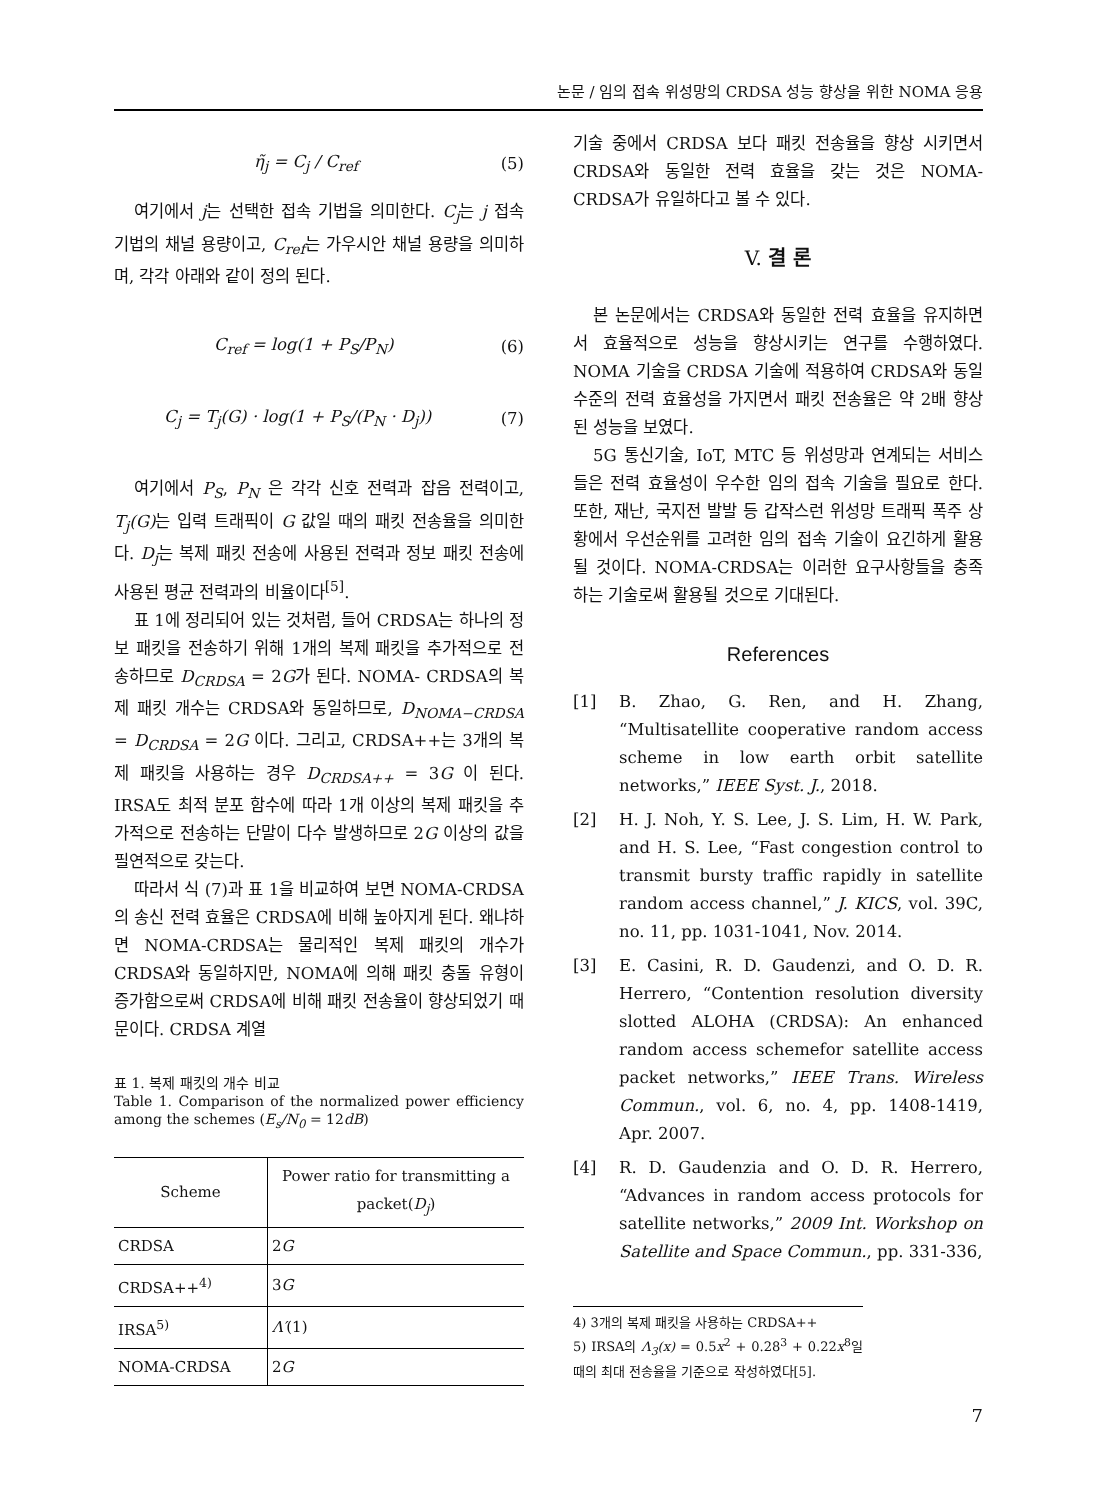논문 / 임의 접속 위성망의 CRDSA 성능 향상을 위한 NOMA 응용
η̃<sub>j</sub> = C<sub>j</sub> / C<sub>ref</sub> (5)
여기에서 j는 선택한 접속 기법을 의미한다. C<sub>j</sub>는 j 접속 기법의 채널 용량이고, C<sub>ref</sub>는 가우시안 채널 용량을 의미하며, 각각 아래와 같이 정의 된다.
C<sub>ref</sub> = log(1 + P<sub>S</sub>/P<sub>N</sub>) (6)
C<sub>j</sub> = T<sub>j</sub>(G) · log(1 + P<sub>S</sub>/(P<sub>N</sub> · D<sub>j</sub>)) (7)
여기에서 P<sub>S</sub>, P<sub>N</sub> 은 각각 신호 전력과 잡음 전력이고, T<sub>j</sub>(G) 는 입력 트래픽이 G 값일 때의 패킷 전송율을 의미한다. D<sub>j</sub>는 복제 패킷 전송에 사용된 전력과 정보 패킷 전송에 사용된 평균 전력과의 비율이다<sup>[5]</sup>.
표 1에 정리되어 있는 것처럼, 들어 CRDSA는 하나의 정보 패킷을 전송하기 위해 1개의 복제 패킷을 추가적으로 전송하므로 D<sub>CRDSA</sub> = 2G가 된다. NOMA- CRDSA의 복제 패킷 개수는 CRDSA와 동일하므로, D<sub>NOMA−CRDSA</sub> = D<sub>CRDSA</sub> = 2G 이다. 그리고, CRDSA++는 3개의 복제 패킷을 사용하는 경우 D<sub>CRDSA++</sub> = 3G 이 된다. IRSA도 최적 분포 함수에 따라 1개 이상의 복제 패킷을 추가적으로 전송하는 단말이 다수 발생하므로 2G 이상의 값을 필연적으로 갖는다.
따라서 식 (7)과 표 1을 비교하여 보면 NOMA-CRDSA의 송신 전력 효율은 CRDSA에 비해 높아지게 된다. 왜냐하면 NOMA-CRDSA는 물리적인 복제 패킷의 개수가 CRDSA와 동일하지만, NOMA에 의해 패킷 충돌 유형이 증가함으로써 CRDSA에 비해 패킷 전송율이 향상되었기 때문이다. CRDSA 계열
표 1. 복제 패킷의 개수 비교
Table 1. Comparison of the normalized power efficiency among the schemes (E<sub>s</sub>/N<sub>0</sub> = 12dB)
| Scheme | Power ratio for transmitting a packet( D<sub>j</sub> ) |
| --- | --- |
| CRDSA | 2 G |
| CRDSA++<sup>4)</sup> | 3 G |
| IRSA<sup>5)</sup> | Λ′ (1) |
| NOMA-CRDSA | 2 G |
기술 중에서 CRDSA 보다 패킷 전송율을 향상 시키면서 CRDSA와 동일한 전력 효율을 갖는 것은 NOMA-CRDSA가 유일하다고 볼 수 있다.
V. 결 론
본 논문에서는 CRDSA와 동일한 전력 효율을 유지하면서 효율적으로 성능을 향상시키는 연구를 수행하였다. NOMA 기술을 CRDSA 기술에 적용하여 CRDSA와 동일 수준의 전력 효율성을 가지면서 패킷 전송율은 약 2배 향상된 성능을 보였다.
5G 통신기술, IoT, MTC 등 위성망과 연계되는 서비스들은 전력 효율성이 우수한 임의 접속 기술을 필요로 한다. 또한, 재난, 국지전 발발 등 갑작스런 위성망 트래픽 폭주 상황에서 우선순위를 고려한 임의 접속 기술이 요긴하게 활용될 것이다. NOMA-CRDSA는 이러한 요구사항들을 충족하는 기술로써 활용될 것으로 기대된다.
References
[1] B. Zhao, G. Ren, and H. Zhang, “Multisatellite cooperative random access scheme in low earth orbit satellite networks,” IEEE Syst. J., 2018.
[2] H. J. Noh, Y. S. Lee, J. S. Lim, H. W. Park, and H. S. Lee, “Fast congestion control to transmit bursty traffic rapidly in satellite random access channel,” J. KICS, vol. 39C, no. 11, pp. 1031-1041, Nov. 2014.
[3] E. Casini, R. D. Gaudenzi, and O. D. R. Herrero, “Contention resolution diversity slotted ALOHA (CRDSA): An enhanced random access schemefor satellite access packet networks,” IEEE Trans. Wireless Commun., vol. 6, no. 4, pp. 1408-1419, Apr. 2007.
[4] R. D. Gaudenzia and O. D. R. Herrero, “Advances in random access protocols for satellite networks,” 2009 Int. Workshop on Satellite and Space Commun., pp. 331-336,
4) 3개의 복제 패킷을 사용하는 CRDSA++
5) IRSA의 Λ<sub>3</sub>(x) = 0.5x<sup>2</sup> + 0.28<sup>3</sup> + 0.22x<sup>8</sup>일 때의 최대 전송율을 기준으로 작성하였다[5].
7